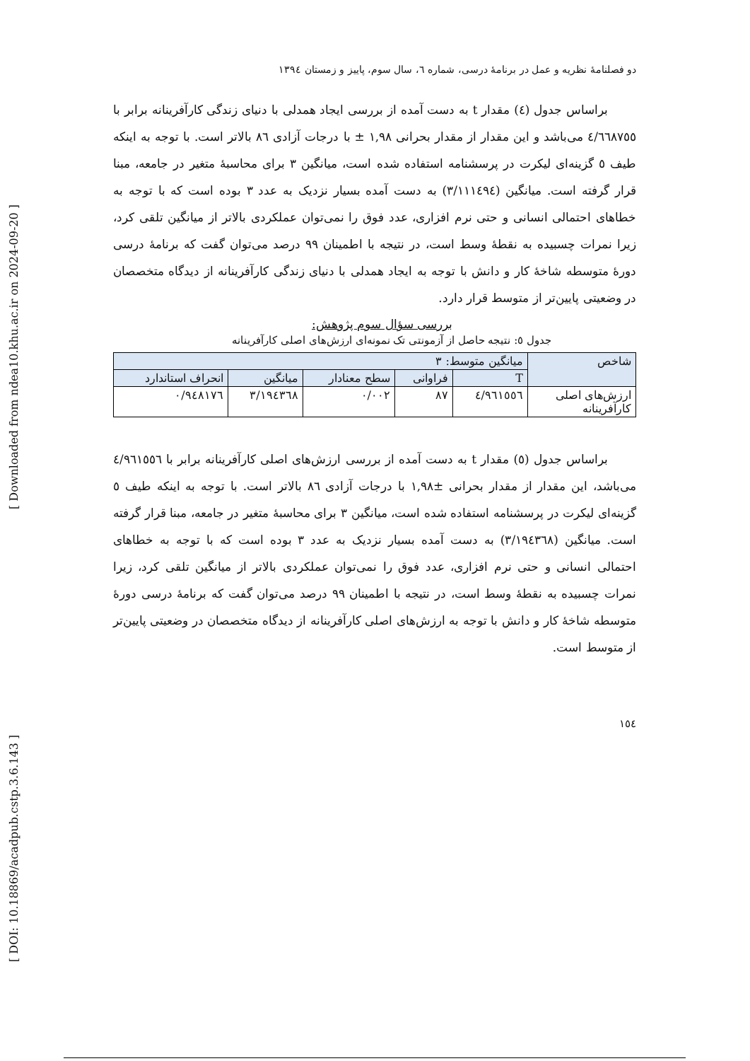[ DOI: 10.18869/acadpub.cstp.3.6.143 ]
[ Downloaded from ndea10.khu.ac.ir on 2024-09-20 ]
دو فصلنامۀ نظریه و عمل در برنامۀ درسی، شماره ٦، سال سوم، پاییز و زمستان ١٣٩٤
براساس جدول (٤) مقدار t به دست آمده از بررسی ایجاد همدلی با دنیای زندگی کارآفرینانه برابر با ٤/٦٦٨٧٥٥ می‌باشد و این مقدار از مقدار بحرانی ١,٩٨ ± با درجات آزادی ٨٦ بالاتر است. با توجه به اینکه طیف ٥ گزینه‌ای لیکرت در پرسشنامه استفاده شده است، میانگین ٣ برای محاسبۀ متغیر در جامعه، مبنا قرار گرفته است. میانگین (٣/١١١٤٩٤) به دست آمده بسیار نزدیک به عدد ٣ بوده است که با توجه به خطاهای احتمالی انسانی و حتی نرم افزاری، عدد فوق را نمی‌توان عملکردی بالاتر از میانگین تلقی کرد، زیرا نمرات چسبیده به نقطۀ وسط است، در نتیجه با اطمینان ٩٩ درصد می‌توان گفت که برنامۀ درسی دورۀ متوسطه شاخۀ کار و دانش با توجه به ایجاد همدلی با دنیای زندگی کارآفرینانه از دیدگاه متخصصان در وضعیتی پایین‌تر از متوسط قرار دارد.
بررسی سؤال سوم پژوهش:
جدول ٥: نتیجه حاصل از آزمونتی تک نمونه‌ای ارزش‌های اصلی کارآفرینانه
| شاخص | میانگین متوسط: ٣ | | | | |
| --- | --- | --- | --- | --- | --- |
| | T | فراوانی | سطح معنادار | میانگین | انحراف استاندارد |
| ارزش‌های اصلی کارآفرینانه | ٤/٩٦١٥٥٦ | ٨٧ | ٠/٠٠٢ | ٣/١٩٤٣٦٨ | ٠/٩٤٨١٧٦ |
براساس جدول (٥) مقدار t به دست آمده از بررسی ارزش‌های اصلی کارآفرینانه برابر با ٤/٩٦١٥٥٦ می‌باشد، این مقدار از مقدار بحرانی ±١,٩٨ با درجات آزادی ٨٦ بالاتر است. با توجه به اینکه طیف ٥ گزینه‌ای لیکرت در پرسشنامه استفاده شده است، میانگین ٣ برای محاسبۀ متغیر در جامعه، مبنا قرار گرفته است. میانگین (٣/١٩٤٣٦٨) به دست آمده بسیار نزدیک به عدد ٣ بوده است که با توجه به خطاهای احتمالی انسانی و حتی نرم افزاری، عدد فوق را نمی‌توان عملکردی بالاتر از میانگین تلقی کرد، زیرا نمرات چسبیده به نقطۀ وسط است، در نتیجه با اطمینان ٩٩ درصد می‌توان گفت که برنامۀ درسی دورۀ متوسطه شاخۀ کار و دانش با توجه به ارزش‌های اصلی کارآفرینانه از دیدگاه متخصصان در وضعیتی پایین‌تر از متوسط است.
١٥٤